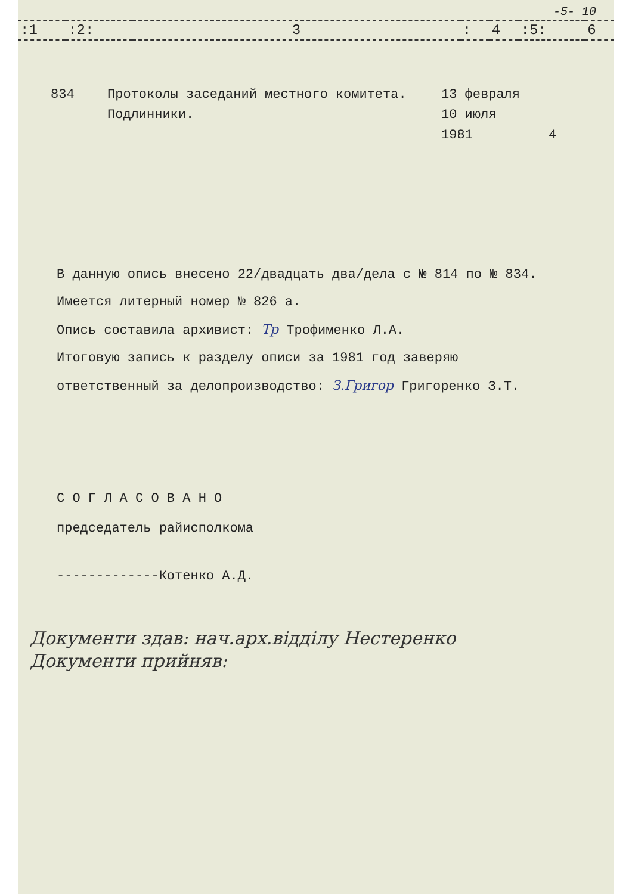-5- 10
| :1 | :2: | 3 | : | 4 | :5: | 6 |
| 834 | Протоколы заседаний местного комитета. Подлинники. | 13 февраля 10 июля 1981 | 4 |
В данную опись внесено 22/двадцать два/дела с № 814 по № 834.
Имеется литерный номер № 826 а.
Опись составила архивист: Тр Трофименко Л.А.
Итоговую запись к разделу описи за 1981 год заверяю
ответственный за делопроизводство: З.Григор Григоренко З.Т.
С О Г Л А С О В А Н О
председатель райисполкома
-------------Котенко А.Д.
Документи здав: нач.арх.відділу Нестеренко
Документи прийняв: